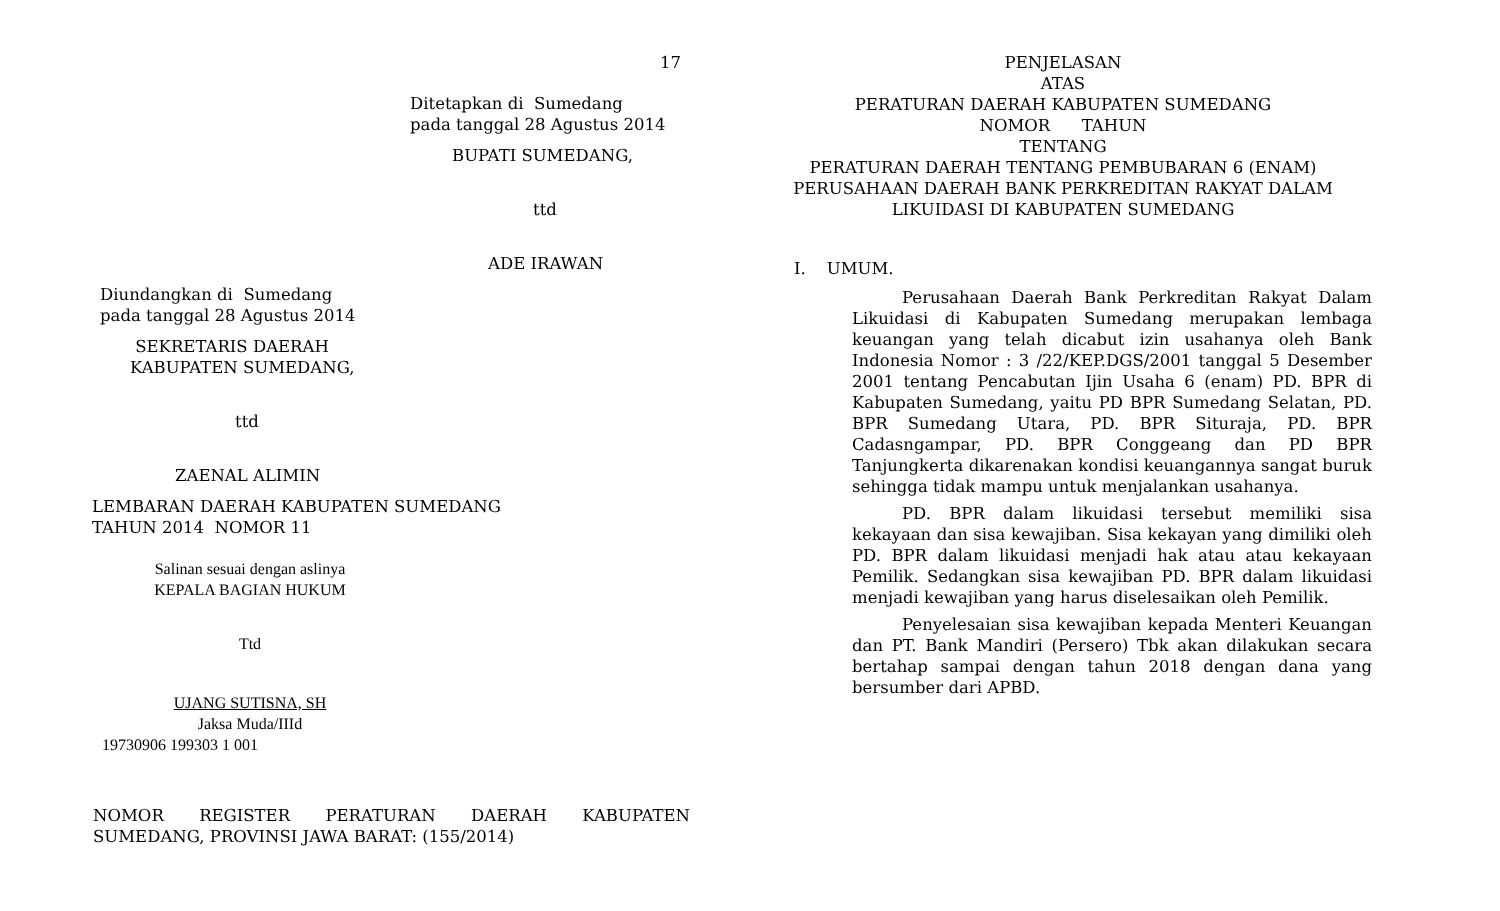17
Ditetapkan di Sumedang
pada tanggal 28 Agustus 2014
BUPATI SUMEDANG,
ttd
ADE IRAWAN
Diundangkan di Sumedang
pada tanggal 28 Agustus 2014
SEKRETARIS DAERAH
KABUPATEN SUMEDANG,
ttd
ZAENAL ALIMIN
LEMBARAN DAERAH KABUPATEN SUMEDANG
TAHUN 2014 NOMOR 11
Salinan sesuai dengan aslinya
KEPALA BAGIAN HUKUM
Ttd
UJANG SUTISNA, SH
Jaksa Muda/IIId
19730906 199303 1 001
NOMOR REGISTER PERATURAN DAERAH KABUPATEN
SUMEDANG, PROVINSI JAWA BARAT: (155/2014)
PENJELASAN
ATAS
PERATURAN DAERAH KABUPATEN SUMEDANG
NOMOR TAHUN
TENTANG
PERATURAN DAERAH TENTANG PEMBUBARAN 6 (ENAM)
PERUSAHAAN DAERAH BANK PERKREDITAN RAKYAT DALAM
LIKUIDASI DI KABUPATEN SUMEDANG
I. UMUM.
Perusahaan Daerah Bank Perkreditan Rakyat Dalam Likuidasi di Kabupaten Sumedang merupakan lembaga keuangan yang telah dicabut izin usahanya oleh Bank Indonesia Nomor : 3 /22/KEP.DGS/2001 tanggal 5 Desember 2001 tentang Pencabutan Ijin Usaha 6 (enam) PD. BPR di Kabupaten Sumedang, yaitu PD BPR Sumedang Selatan, PD. BPR Sumedang Utara, PD. BPR Situraja, PD. BPR Cadasngampar, PD. BPR Conggeang dan PD BPR Tanjungkerta dikarenakan kondisi keuangannya sangat buruk sehingga tidak mampu untuk menjalankan usahanya.
PD. BPR dalam likuidasi tersebut memiliki sisa kekayaan dan sisa kewajiban. Sisa kekayan yang dimiliki oleh PD. BPR dalam likuidasi menjadi hak atau atau kekayaan Pemilik. Sedangkan sisa kewajiban PD. BPR dalam likuidasi menjadi kewajiban yang harus diselesaikan oleh Pemilik.
Penyelesaian sisa kewajiban kepada Menteri Keuangan dan PT. Bank Mandiri (Persero) Tbk akan dilakukan secara bertahap sampai dengan tahun 2018 dengan dana yang bersumber dari APBD.